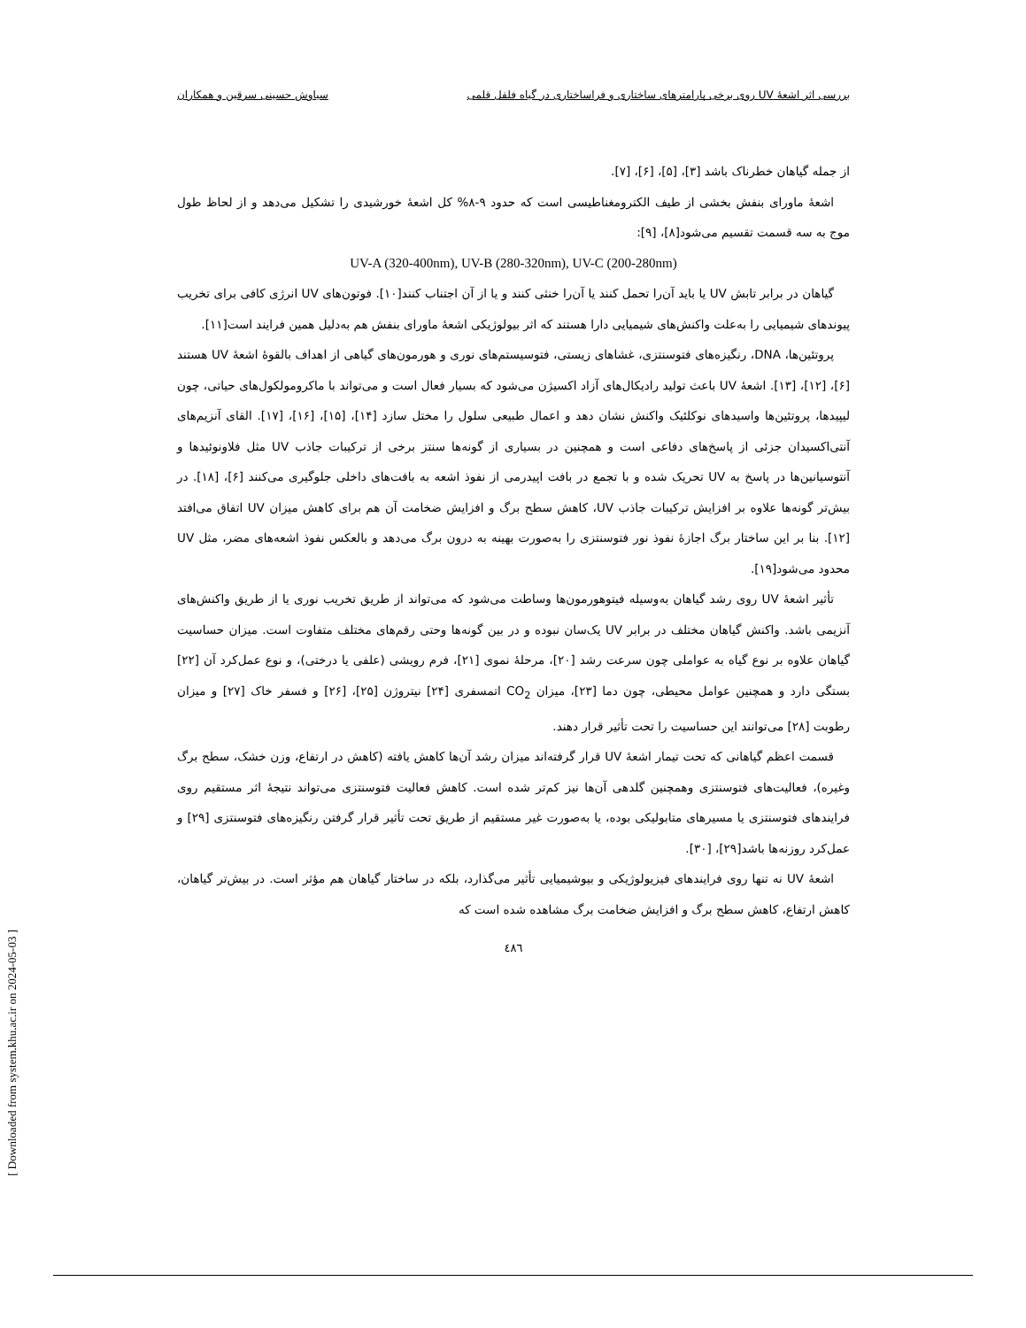بررسی اثر اشعهٔ UV روی برخی پارامترهای ساختاری و فراساختاری در گیاه فلفل قلمی سیاوش حسینی سرقین و همکاران
از جمله گیاهان خطرناک باشد [۳]، [۵]، [۶]، [۷].
اشعهٔ ماورای بنفش بخشی از طیف الکترومغناطیسی است که حدود ۹-۸% کل اشعهٔ خورشیدی را تشکیل می‌دهد و از لحاظ طول موج به سه قسمت تقسیم می‌شود[۸]، [۹]:
UV-A (320-400nm), UV-B (280-320nm), UV-C (200-280nm)
گیاهان در برابر تابش UV یا باید آن‌را تحمل کنند یا آن‌را خنثی کنند و یا از آن اجتناب کنند[۱۰]. فوتون‌های UV انرژی کافی برای تخریب پیوندهای شیمیایی را به‌علت واکنش‌های شیمیایی دارا هستند که اثر بیولوژیکی اشعهٔ ماورای بنفش هم به‌دلیل همین فرایند است[۱۱].
پروتئین‌ها، DNA، رنگیزه‌های فتوسنتزی، غشاهای زیستی، فتوسیستم‌های نوری و هورمون‌های گیاهی از اهداف بالقوهٔ اشعهٔ UV هستند [۶]، [۱۲]، [۱۳]. اشعهٔ UV باعث تولید رادیکال‌های آزاد اکسیژن می‌شود که بسیار فعال است و می‌تواند با ماکرومولکول‌های حیاتی، چون لیپیدها، پروتئین‌ها واسیدهای نوکلئیک واکنش نشان دهد و اعمال طبیعی سلول را مختل سازد [۱۴]، [۱۵]، [۱۶]، [۱۷]. القای آنزیم‌های آنتی‌اکسیدان جزئی از پاسخ‌های دفاعی است و همچنین در بسیاری از گونه‌ها سنتز برخی از ترکیبات جاذب UV مثل فلاونوئیدها و آنتوسیانین‌ها در پاسخ به UV تحریک شده و با تجمع در بافت اپیدرمی از نفوذ اشعه به بافت‌های داخلی جلوگیری می‌کنند [۶]، [۱۸]. در بیش‌تر گونه‌ها علاوه بر افزایش ترکیبات جاذب UV، کاهش سطح برگ و افزایش ضخامت آن هم برای کاهش میزان UV اتفاق می‌افتد [۱۲]. بنا بر این ساختار برگ اجازهٔ نفوذ نور فتوسنتزی را به‌صورت بهینه به درون برگ می‌دهد و بالعکس نفوذ اشعه‌های مضر، مثل UV محدود می‌شود[۱۹].
تأثیر اشعهٔ UV روی رشد گیاهان به‌وسیله فیتوهورمون‌ها وساطت می‌شود که می‌تواند از طریق تخریب نوری یا از طریق واکنش‌های آنزیمی باشد. واکنش گیاهان مختلف در برابر UV یک‌سان نبوده و در بین گونه‌ها وحتی رقم‌های مختلف متفاوت است. میزان حساسیت گیاهان علاوه بر نوع گیاه به عواملی چون سرعت رشد [۲۰]، مرحلهٔ نموی [۲۱]، فرم رویشی (علفی یا درختی)، و نوع عمل‌کرد آن [۲۲] بستگی دارد و همچنین عوامل محیطی، چون دما [۲۳]، میزان CO<sub>2</sub> اتمسفری [۲۴] نیتروژن [۲۵]، [۲۶] و فسفر خاک [۲۷] و میزان رطوبت [۲۸] می‌توانند این حساسیت را تحت تأثیر قرار دهند.
قسمت اعظم گیاهانی که تحت تیمار اشعهٔ UV قرار گرفته‌اند میزان رشد آن‌ها کاهش یافته (کاهش در ارتفاع، وزن خشک، سطح برگ وغیره)، فعالیت‌های فتوسنتزی وهمچنین گلدهی آن‌ها نیز کم‌تر شده است. کاهش فعالیت فتوسنتزی می‌تواند نتیجهٔ اثر مستقیم روی فرایندهای فتوسنتزی یا مسیرهای متابولیکی بوده، یا به‌صورت غیر مستقیم از طریق تحت تأثیر قرار گرفتن رنگیزه‌های فتوسنتزی [۲۹] و عمل‌کرد روزنه‌ها باشد[۲۹]، [۳۰].
اشعهٔ UV نه تنها روی فرایندهای فیزیولوژیکی و بیوشیمیایی تأثیر می‌گذارد، بلکه در ساختار گیاهان هم مؤثر است. در بیش‌تر گیاهان، کاهش ارتفاع، کاهش سطح برگ و افزایش ضخامت برگ مشاهده شده است که
٤٨٦
[ Downloaded from system.khu.ac.ir on 2024-05-03 ]